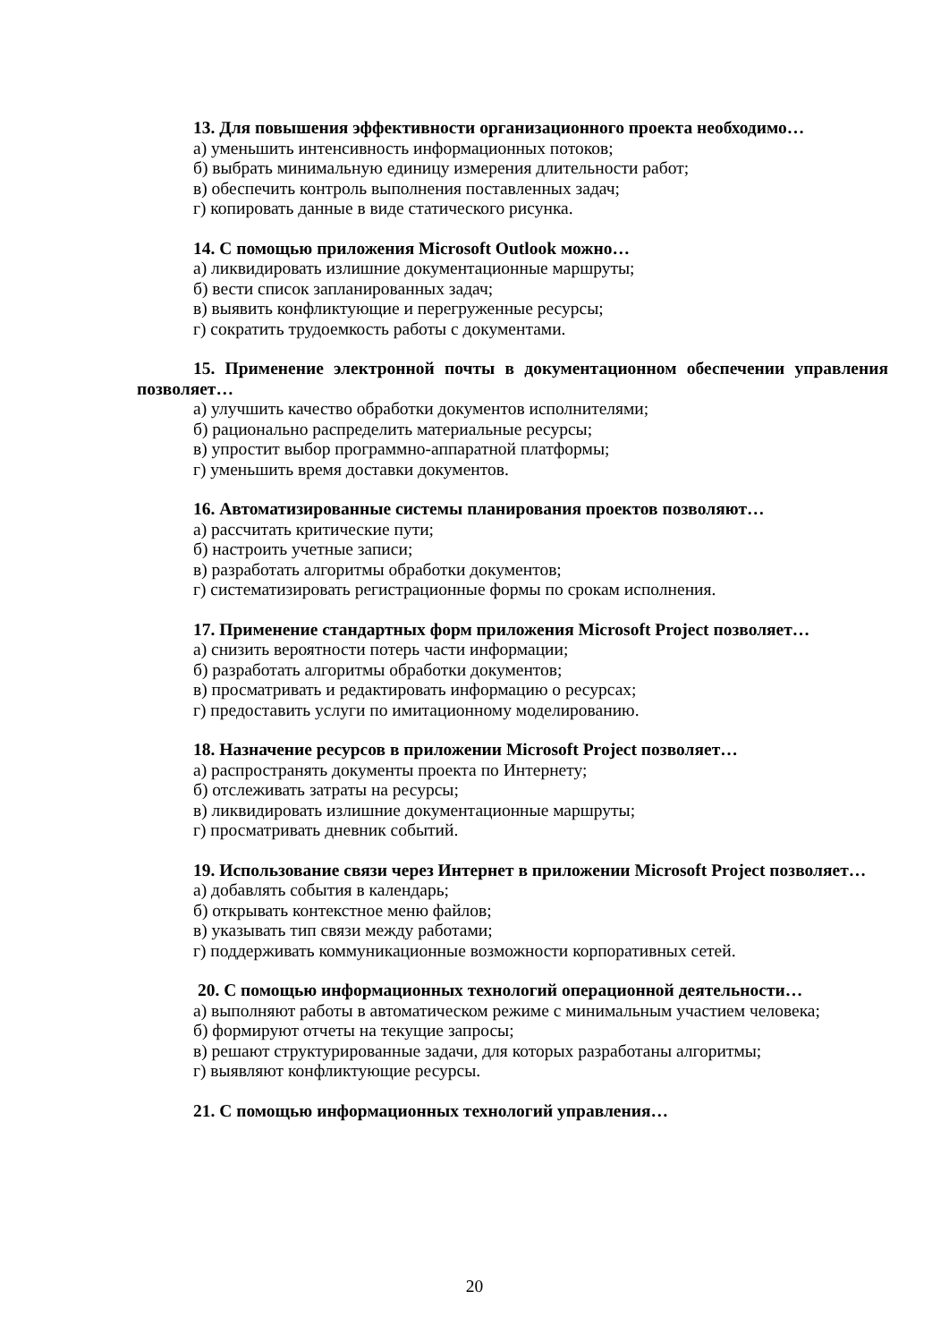13. Для повышения эффективности организационного проекта необходимо…
а) уменьшить интенсивность информационных потоков;
б) выбрать минимальную единицу измерения длительности работ;
в) обеспечить контроль выполнения поставленных задач;
г) копировать данные в виде статического рисунка.
14. С помощью приложения Microsoft Outlook можно…
а) ликвидировать излишние документационные маршруты;
б) вести список запланированных задач;
в) выявить конфликтующие и перегруженные ресурсы;
г) сократить трудоемкость работы с документами.
15. Применение электронной почты в документационном обеспечении управления позволяет…
а) улучшить качество обработки документов исполнителями;
б) рационально распределить материальные ресурсы;
в) упростит выбор программно-аппаратной платформы;
г) уменьшить время доставки документов.
16. Автоматизированные системы планирования проектов позволяют…
а) рассчитать критические пути;
б) настроить учетные записи;
в) разработать алгоритмы обработки документов;
г) систематизировать регистрационные формы по срокам исполнения.
17. Применение стандартных форм приложения Microsoft Project позволяет…
а) снизить вероятности потерь части информации;
б) разработать алгоритмы обработки документов;
в) просматривать и редактировать информацию о ресурсах;
г) предоставить услуги по имитационному моделированию.
18. Назначение ресурсов в приложении Microsoft Project позволяет…
а) распространять документы проекта по Интернету;
б) отслеживать затраты на ресурсы;
в) ликвидировать излишние документационные маршруты;
г) просматривать дневник событий.
19. Использование связи через Интернет в приложении Microsoft Project позволяет…
а) добавлять события в календарь;
б) открывать контекстное меню файлов;
в) указывать тип связи между работами;
г) поддерживать коммуникационные возможности корпоративных сетей.
20. С помощью информационных технологий операционной деятельности…
а) выполняют работы в автоматическом режиме с минимальным участием человека;
б) формируют отчеты на текущие запросы;
в) решают структурированные задачи, для которых разработаны алгоритмы;
г) выявляют конфликтующие ресурсы.
21. С помощью информационных технологий управления…
20